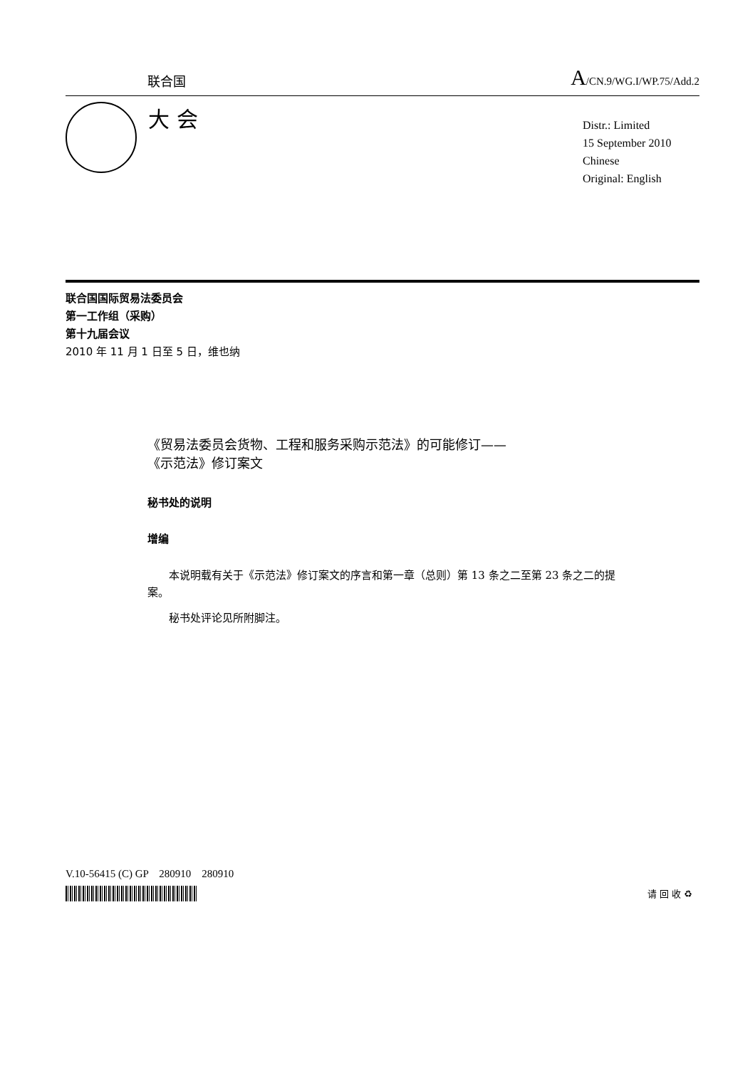联合国
A/CN.9/WG.I/WP.75/Add.2
大 会
Distr.: Limited
15 September 2010
Chinese
Original: English
联合国国际贸易法委员会
第一工作组（采购）
第十九届会议
2010 年 11 月 1 日至 5 日，维也纳
《贸易法委员会货物、工程和服务采购示范法》的可能修订——
《示范法》修订案文
秘书处的说明
增编
本说明载有关于《示范法》修订案文的序言和第一章（总则）第 13 条之二至第 23 条之二的提案。
秘书处评论见所附脚注。
V.10-56415 (C) GP　280910　280910
请 回 收 ♻